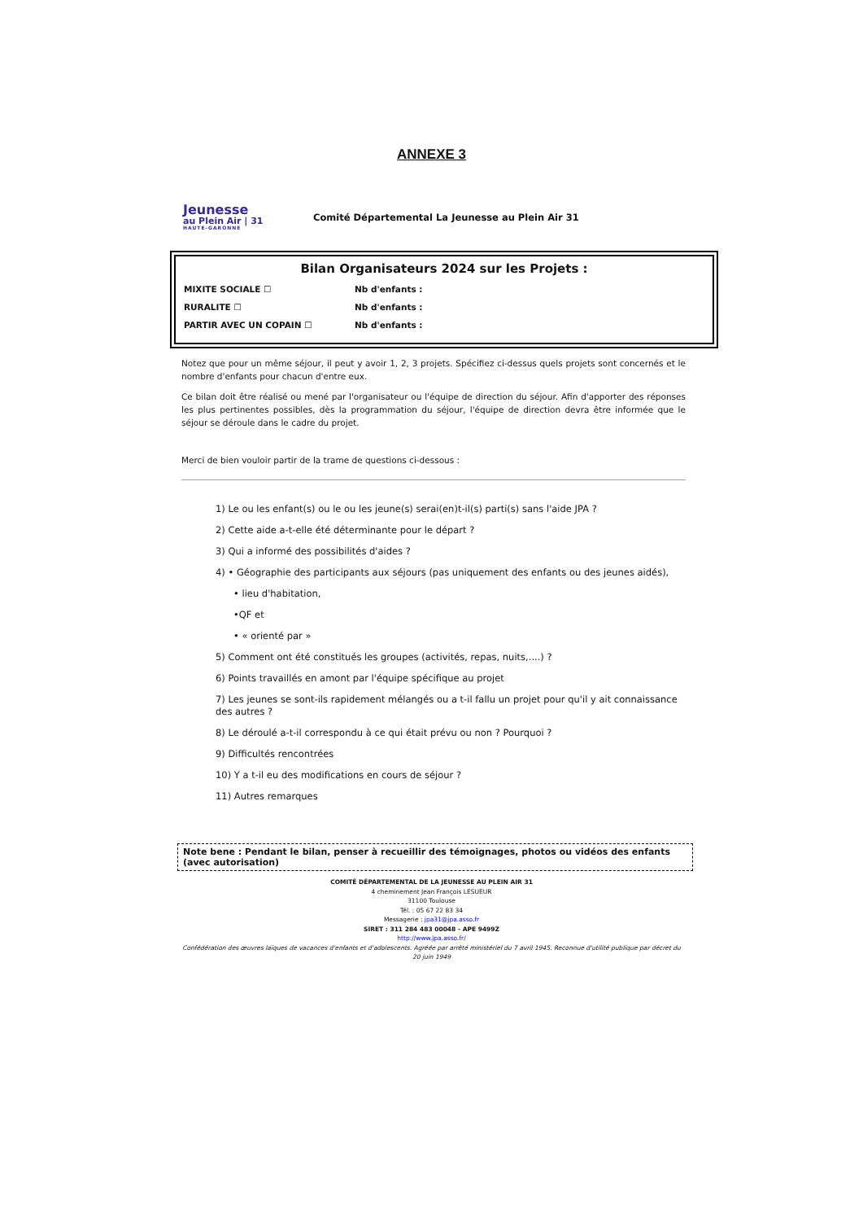ANNEXE 3
Jeunesse
au Plein Air | 31
HAUTE-GARONNE
Comité Départemental La Jeunesse au Plein Air 31
Bilan Organisateurs 2024 sur les Projets :
MIXITE SOCIALE ☐ Nb d'enfants :
RURALITE ☐ Nb d'enfants :
PARTIR AVEC UN COPAIN ☐ Nb d'enfants :
Notez que pour un même séjour, il peut y avoir 1, 2, 3 projets. Spécifiez ci-dessus quels projets sont concernés et le nombre d'enfants pour chacun d'entre eux.
Ce bilan doit être réalisé ou mené par l'organisateur ou l'équipe de direction du séjour. Afin d'apporter des réponses les plus pertinentes possibles, dès la programmation du séjour, l'équipe de direction devra être informée que le séjour se déroule dans le cadre du projet.
Merci de bien vouloir partir de la trame de questions ci-dessous :
1) Le ou les enfant(s) ou le ou les jeune(s) serai(en)t-il(s) parti(s) sans l'aide JPA ?
2) Cette aide a-t-elle été déterminante pour le départ ?
3) Qui a informé des possibilités d'aides ?
4) • Géographie des participants aux séjours (pas uniquement des enfants ou des jeunes aidés),
• lieu d'habitation,
•QF et
• « orienté par »
5) Comment ont été constitués les groupes (activités, repas, nuits,....) ?
6) Points travaillés en amont par l'équipe spécifique au projet
7) Les jeunes se sont-ils rapidement mélangés ou a t-il fallu un projet pour qu'il y ait connaissance des autres ?
8) Le déroulé a-t-il correspondu à ce qui était prévu ou non ? Pourquoi ?
9) Difficultés rencontrées
10) Y a t-il eu des modifications en cours de séjour ?
11) Autres remarques
Note bene : Pendant le bilan, penser à recueillir des témoignages, photos ou vidéos des enfants (avec autorisation)
COMITÉ DÉPARTEMENTAL DE LA JEUNESSE AU PLEIN AIR 31
4 cheminement Jean François LESUEUR
31100 Toulouse
Tél. : 05 67 22 83 34
Messagerie : jpa31@jpa.asso.fr
SIRET : 311 284 483 00048 - APE 9499Z
http://www.jpa.asso.fr/
Confédération des œuvres laïques de vacances d'enfants et d'adolescents. Agréée par arrêté ministériel du 7 avril 1945. Reconnue d'utilité publique par décret du
20 juin 1949